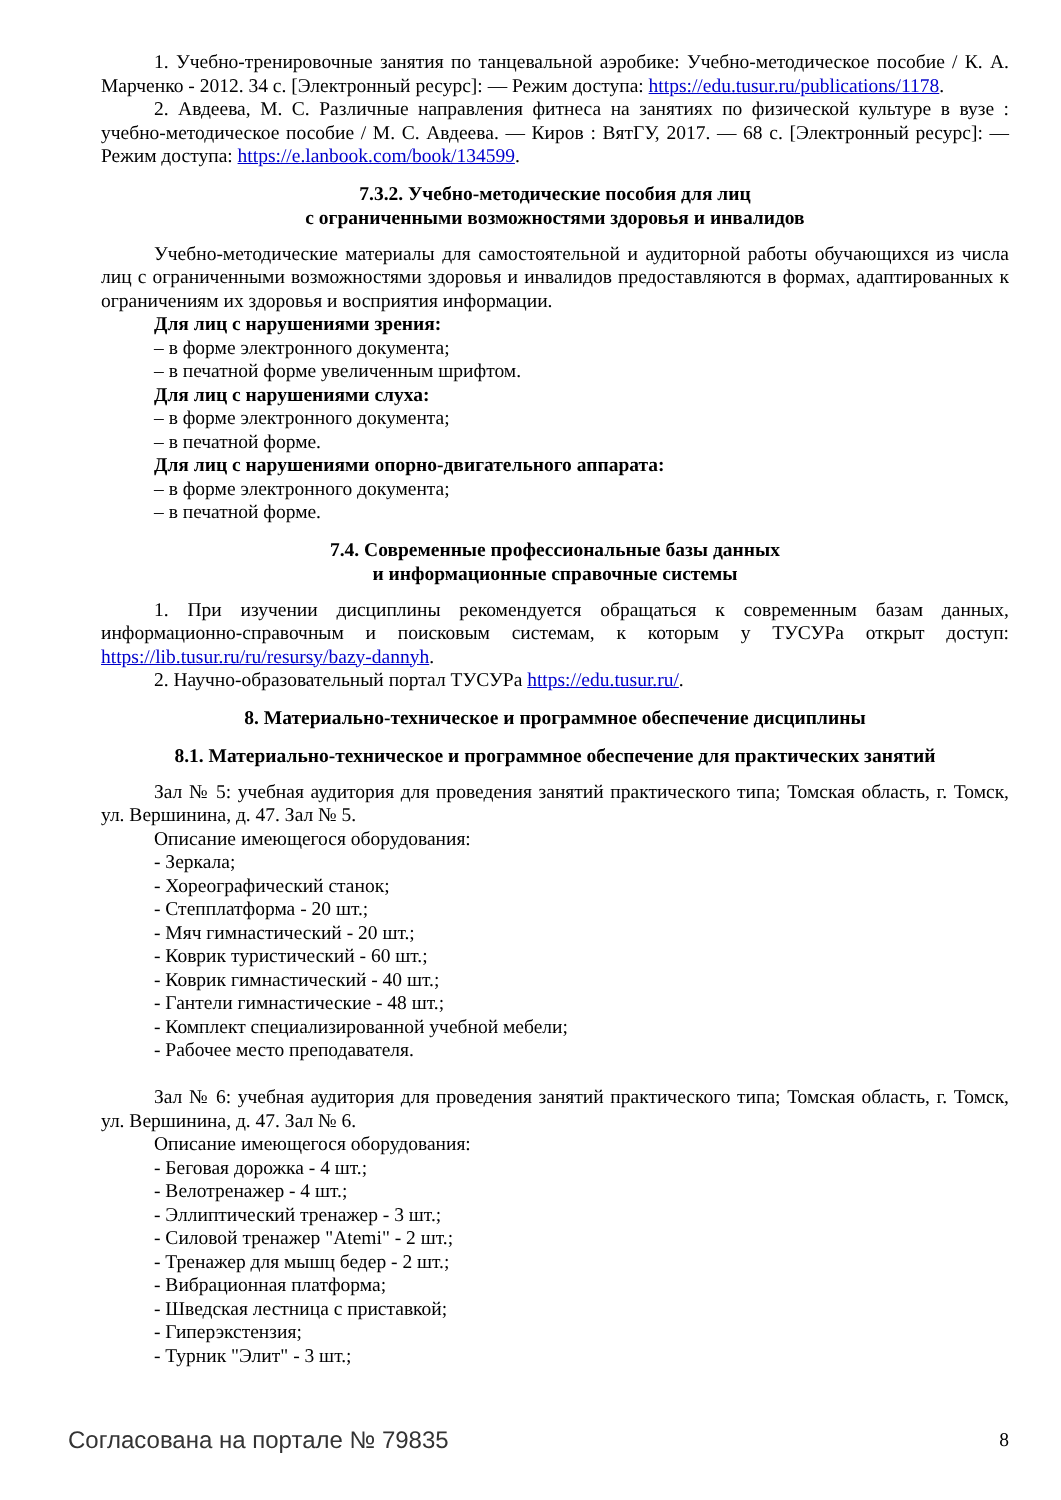1. Учебно-тренировочные занятия по танцевальной аэробике: Учебно-методическое пособие / К. А. Марченко - 2012. 34 с. [Электронный ресурс]: — Режим доступа: https://edu.tusur.ru/publications/1178.
2. Авдеева, М. С. Различные направления фитнеса на занятиях по физической культуре в вузе : учебно-методическое пособие / М. С. Авдеева. — Киров : ВятГУ, 2017. — 68 с. [Электронный ресурс]: — Режим доступа: https://e.lanbook.com/book/134599.
7.3.2. Учебно-методические пособия для лиц
с ограниченными возможностями здоровья и инвалидов
Учебно-методические материалы для самостоятельной и аудиторной работы обучающихся из числа лиц с ограниченными возможностями здоровья и инвалидов предоставляются в формах, адаптированных к ограничениям их здоровья и восприятия информации.
Для лиц с нарушениями зрения:
– в форме электронного документа;
– в печатной форме увеличенным шрифтом.
Для лиц с нарушениями слуха:
– в форме электронного документа;
– в печатной форме.
Для лиц с нарушениями опорно-двигательного аппарата:
– в форме электронного документа;
– в печатной форме.
7.4. Современные профессиональные базы данных
и информационные справочные системы
1. При изучении дисциплины рекомендуется обращаться к современным базам данных, информационно-справочным и поисковым системам, к которым у ТУСУРа открыт доступ: https://lib.tusur.ru/ru/resursy/bazy-dannyh.
2. Научно-образовательный портал ТУСУРа https://edu.tusur.ru/.
8. Материально-техническое и программное обеспечение дисциплины
8.1. Материально-техническое и программное обеспечение для практических занятий
Зал № 5: учебная аудитория для проведения занятий практического типа; Томская область, г. Томск, ул. Вершинина, д. 47. Зал № 5.
Описание имеющегося оборудования:
- Зеркала;
- Хореографический станок;
- Степплатформа - 20 шт.;
- Мяч гимнастический - 20 шт.;
- Коврик туристический - 60 шт.;
- Коврик гимнастический - 40 шт.;
- Гантели гимнастические - 48 шт.;
- Комплект специализированной учебной мебели;
- Рабочее место преподавателя.
Зал № 6: учебная аудитория для проведения занятий практического типа; Томская область, г. Томск, ул. Вершинина, д. 47. Зал № 6.
Описание имеющегося оборудования:
- Беговая дорожка - 4 шт.;
- Велотренажер - 4 шт.;
- Эллиптический тренажер - 3 шт.;
- Силовой тренажер "Atemi" - 2 шт.;
- Тренажер для мышц бедер - 2 шт.;
- Вибрационная платформа;
- Шведская лестница с приставкой;
- Гиперэкстензия;
- Турник "Элит" - 3 шт.;
Согласована на портале № 79835 8